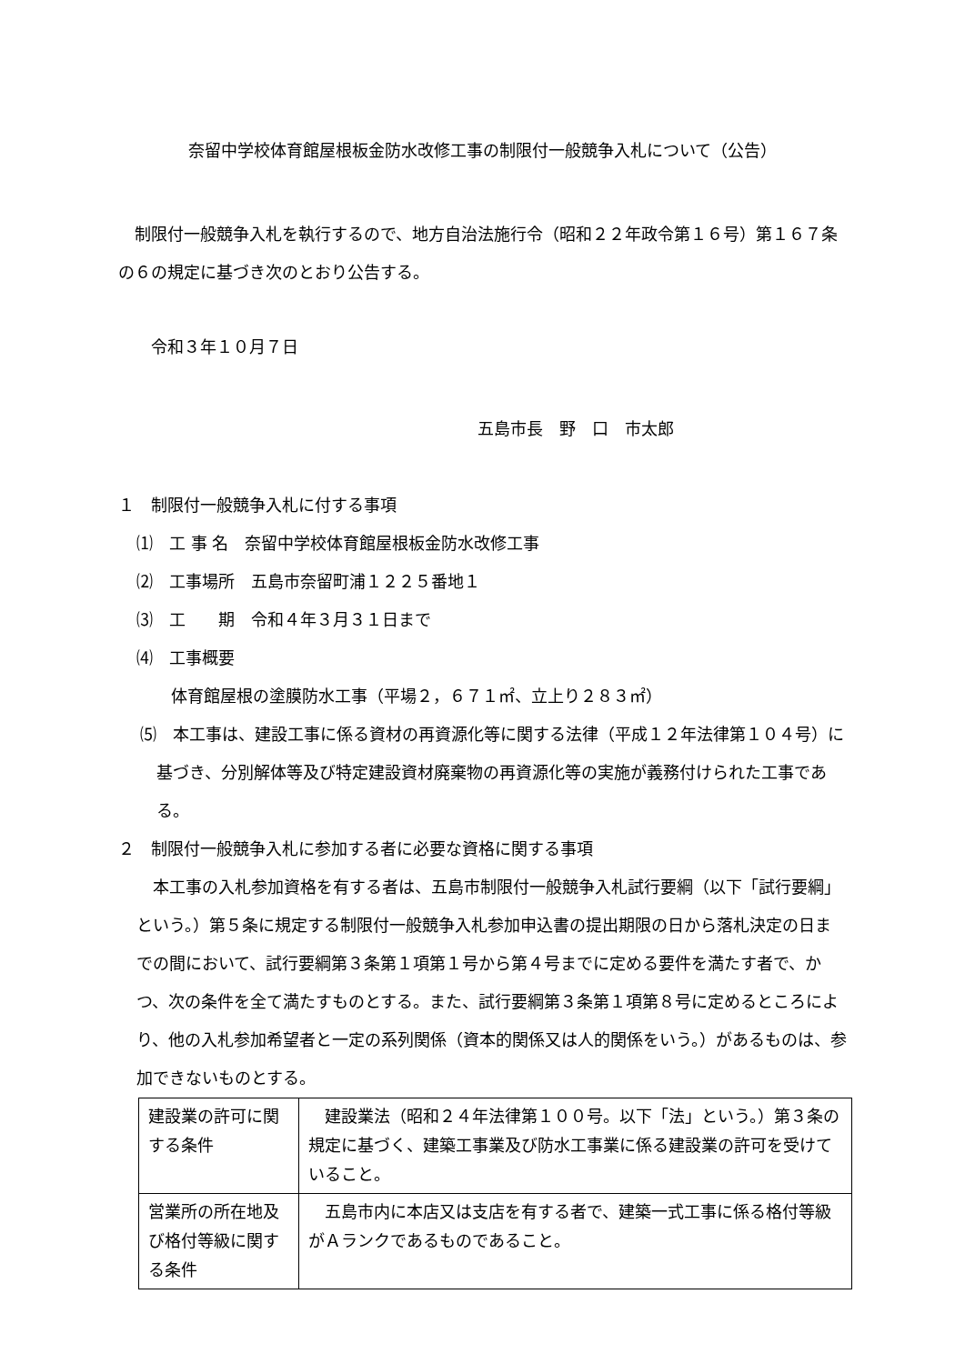奈留中学校体育館屋根板金防水改修工事の制限付一般競争入札について（公告）
制限付一般競争入札を執行するので、地方自治法施行令（昭和２２年政令第１６号）第１６７条の６の規定に基づき次のとおり公告する。
令和３年１０月７日
五島市長　野　口　市太郎
１　制限付一般競争入札に付する事項
⑴　工 事 名　奈留中学校体育館屋根板金防水改修工事
⑵　工事場所　五島市奈留町浦１２２５番地１
⑶　工　　期　令和４年３月３１日まで
⑷　工事概要
体育館屋根の塗膜防水工事（平場２，６７１㎡、立上り２８３㎡）
⑸　本工事は、建設工事に係る資材の再資源化等に関する法律（平成１２年法律第１０４号）に基づき、分別解体等及び特定建設資材廃棄物の再資源化等の実施が義務付けられた工事である。
２　制限付一般競争入札に参加する者に必要な資格に関する事項
本工事の入札参加資格を有する者は、五島市制限付一般競争入札試行要綱（以下「試行要綱」という。）第５条に規定する制限付一般競争入札参加申込書の提出期限の日から落札決定の日までの間において、試行要綱第３条第１項第１号から第４号までに定める要件を満たす者で、かつ、次の条件を全て満たすものとする。また、試行要綱第３条第１項第８号に定めるところにより、他の入札参加希望者と一定の系列関係（資本的関係又は人的関係をいう。）があるものは、参加できないものとする。
| 建設業の許可に関する条件 | 建設業法（昭和２４年法律第１００号。以下「法」という。）第３条の規定に基づく、建築工事業及び防水工事業に係る建設業の許可を受けていること。 |
| 営業所の所在地及び格付等級に関する条件 | 五島市内に本店又は支店を有する者で、建築一式工事に係る格付等級がＡランクであるものであること。 |